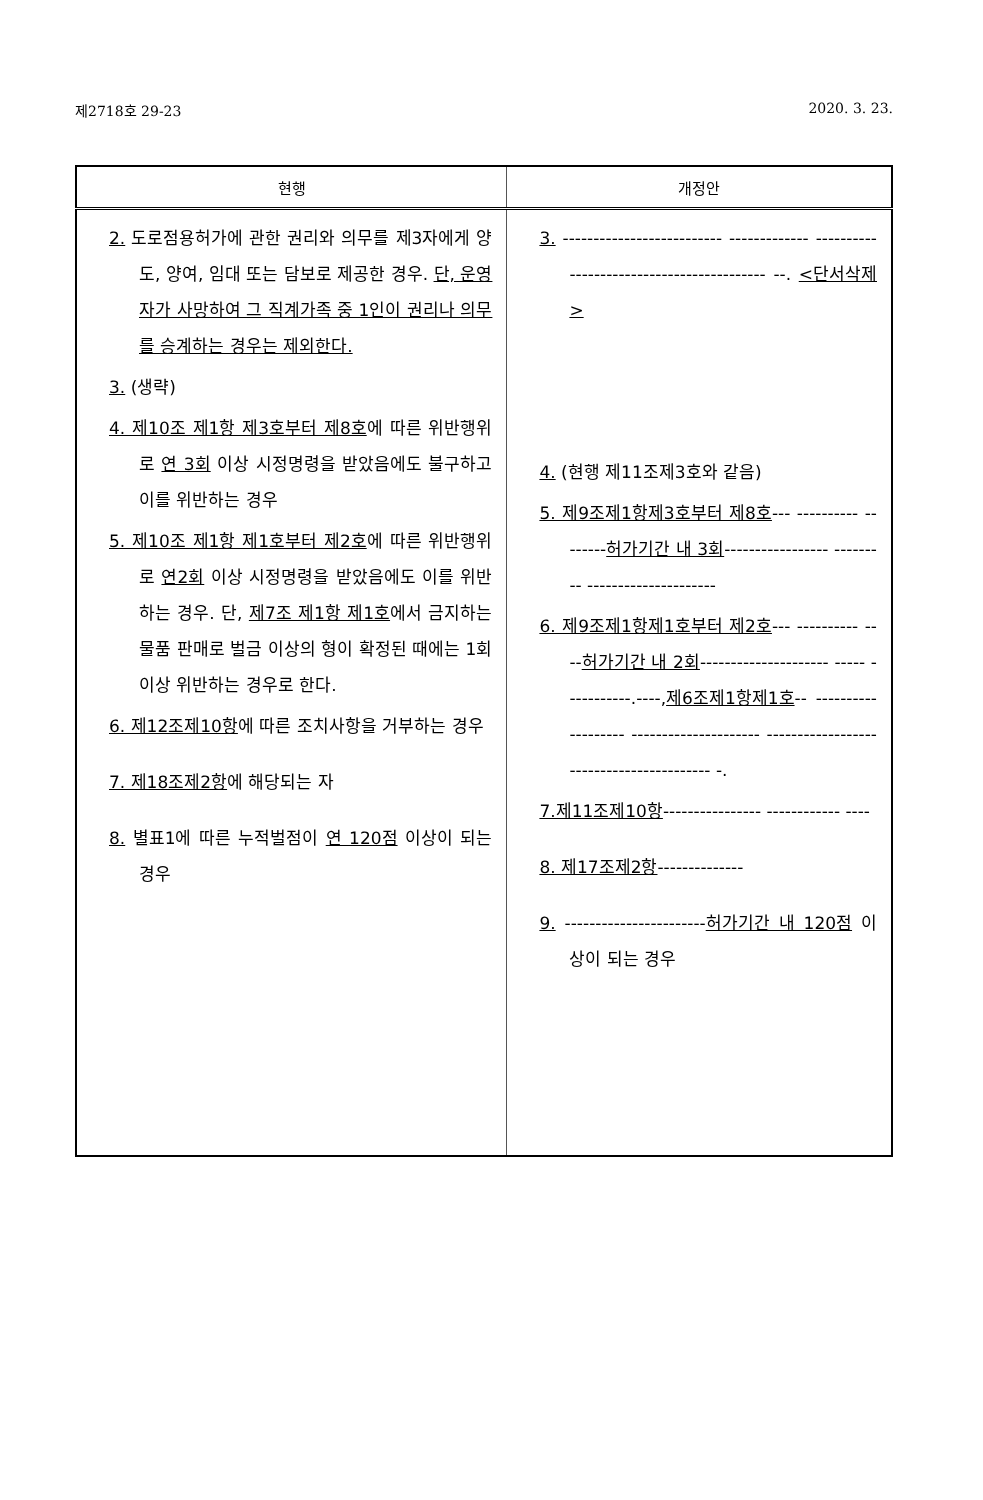제2718호 29-23 2020. 3. 23.
| 현행 | 개정안 |
| --- | --- |
| 2. 도로점용허가에 관한 권리와 의무를 제3자에게 양도, 양여, 임대 또는 담보로 제공한 경우. 단, 운영자가 사망하여 그 직계가족 중 1인이 권리나 의무를 승계하는 경우는 제외한다. 3. (생략) 4. 제10조 제1항 제3호부터 제8호 에 따른 위반행위로 연 3회 이상 시정명령을 받았음에도 불구하고 이를 위반하는 경우 5. 제10조 제1항 제1호부터 제2호 에 따른 위반행위로 연2회 이상 시정명령을 받았음에도 이를 위반하는 경우. 단, 제7조 제1항 제1호 에서 금지하는 물품 판매로 벌금 이상의 형이 확정된 때에는 1회 이상 위반하는 경우로 한다. 6. 제12조제10항 에 따른 조치사항을 거부하는 경우 7. 제18조제2항 에 해당되는 자 8. 별표1에 따른 누적벌점이 연 120점 이상이 되는 경우 | 3. -------------------------- ------------- ------------------------------------------ --. <단서삭제> 4. (현행 제11조제3호와 같음) 5. 제9조제1항제3호부터 제8호 --- ---------- -------- 허가기간 내 3회 ----------------- --------- --------------------- 6. 제9조제1항제1호부터 제2호 --- ---------- ---- 허가기간 내 2회 --------------------- ----- -----------.----, 제6조제1항제1호 -- ------------------- --------------------- ----------------------------------------- -. 7.제11조제10항 ---------------- ------------ ---- 8. 제17조제2항 -------------- 9. ----------------------- 허가기간 내 120점 이상이 되는 경우 |